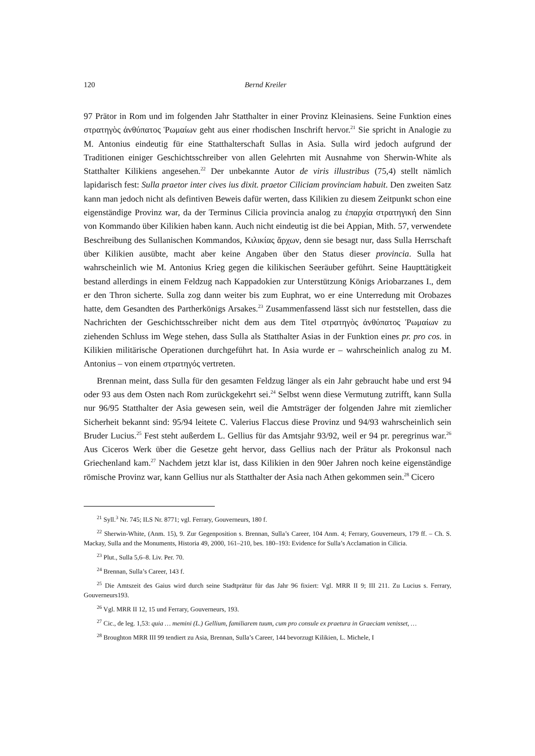120 Bernd Kreiler
97 Prätor in Rom und im folgenden Jahr Statthalter in einer Provinz Kleinasiens. Seine Funktion eines στρατηγὸς ἀνθύπατος Ῥωμαίων geht aus einer rhodischen Inschrift hervor.<sup>21</sup> Sie spricht in Analogie zu M. Antonius eindeutig für eine Statthalterschaft Sullas in Asia. Sulla wird jedoch aufgrund der Traditionen einiger Geschichtsschreiber von allen Gelehrten mit Ausnahme von Sherwin-White als Statthalter Kilikiens angesehen.<sup>22</sup> Der unbekannte Autor de viris illustribus (75,4) stellt nämlich lapidarisch fest: Sulla praetor inter cives ius dixit. praetor Ciliciam provinciam habuit. Den zweiten Satz kann man jedoch nicht als defintiven Beweis dafür werten, dass Kilikien zu diesem Zeitpunkt schon eine eigenständige Provinz war, da der Terminus Cilicia provincia analog zu ἐπαρχία στρατηγική den Sinn von Kommando über Kilikien haben kann. Auch nicht eindeutig ist die bei Appian, Mith. 57, verwendete Beschreibung des Sullanischen Kommandos, Κιλικίας ἄρχων, denn sie besagt nur, dass Sulla Herrschaft über Kilikien ausübte, macht aber keine Angaben über den Status dieser provincia. Sulla hat wahrscheinlich wie M. Antonius Krieg gegen die kilikischen Seeräuber geführt. Seine Haupttätigkeit bestand allerdings in einem Feldzug nach Kappadokien zur Unterstützung Königs Ariobarzanes I., dem er den Thron sicherte. Sulla zog dann weiter bis zum Euphrat, wo er eine Unterredung mit Orobazes hatte, dem Gesandten des Partherkönigs Arsakes.<sup>23</sup> Zusammenfassend lässt sich nur feststellen, dass die Nachrichten der Geschichtsschreiber nicht dem aus dem Titel στρατηγὸς ἀνθύπατος Ῥωμαίων zu ziehenden Schluss im Wege stehen, dass Sulla als Statthalter Asias in der Funktion eines pr. pro cos. in Kilikien militärische Operationen durchgeführt hat. In Asia wurde er – wahrscheinlich analog zu M. Antonius – von einem στρατηγός vertreten.
Brennan meint, dass Sulla für den gesamten Feldzug länger als ein Jahr gebraucht habe und erst 94 oder 93 aus dem Osten nach Rom zurückgekehrt sei.<sup>24</sup> Selbst wenn diese Vermutung zutrifft, kann Sulla nur 96/95 Statthalter der Asia gewesen sein, weil die Amtsträger der folgenden Jahre mit ziemlicher Sicherheit bekannt sind: 95/94 leitete C. Valerius Flaccus diese Provinz und 94/93 wahrscheinlich sein Bruder Lucius.<sup>25</sup> Fest steht außerdem L. Gellius für das Amtsjahr 93/92, weil er 94 pr. peregrinus war.<sup>26</sup> Aus Ciceros Werk über die Gesetze geht hervor, dass Gellius nach der Prätur als Prokonsul nach Griechenland kam.<sup>27</sup> Nachdem jetzt klar ist, dass Kilikien in den 90er Jahren noch keine eigenständige römische Provinz war, kann Gellius nur als Statthalter der Asia nach Athen gekommen sein.<sup>28</sup> Cicero
<sup>21</sup> Syll.<sup>3</sup> Nr. 745; ILS Nr. 8771; vgl. Ferrary, Gouverneurs, 180 f.
<sup>22</sup> Sherwin-White, (Anm. 15), 9. Zur Gegenposition s. Brennan, Sulla’s Career, 104 Anm. 4; Ferrary, Gouverneurs, 179 ff. – Ch. S. Mackay, Sulla and the Monuments, Historia 49, 2000, 161–210, bes. 180–193: Evidence for Sulla’s Acclamation in Cilicia.
<sup>23</sup> Plut., Sulla 5,6–8. Liv. Per. 70.
<sup>24</sup> Brennan, Sulla’s Career, 143 f.
<sup>25</sup> Die Amtszeit des Gaius wird durch seine Stadtprätur für das Jahr 96 fixiert: Vgl. MRR II 9; III 211. Zu Lucius s. Ferrary, Gouverneurs193.
<sup>26</sup> Vgl. MRR II 12, 15 und Ferrary, Gouverneurs, 193.
<sup>27</sup> Cic., de leg. 1,53: quia … memini (L.) Gellium, familiarem tuum, cum pro consule ex praetura in Graeciam venisset, …
<sup>28</sup> Broughton MRR III 99 tendiert zu Asia, Brennan, Sulla’s Career, 144 bevorzugt Kilikien, L. Michele, I